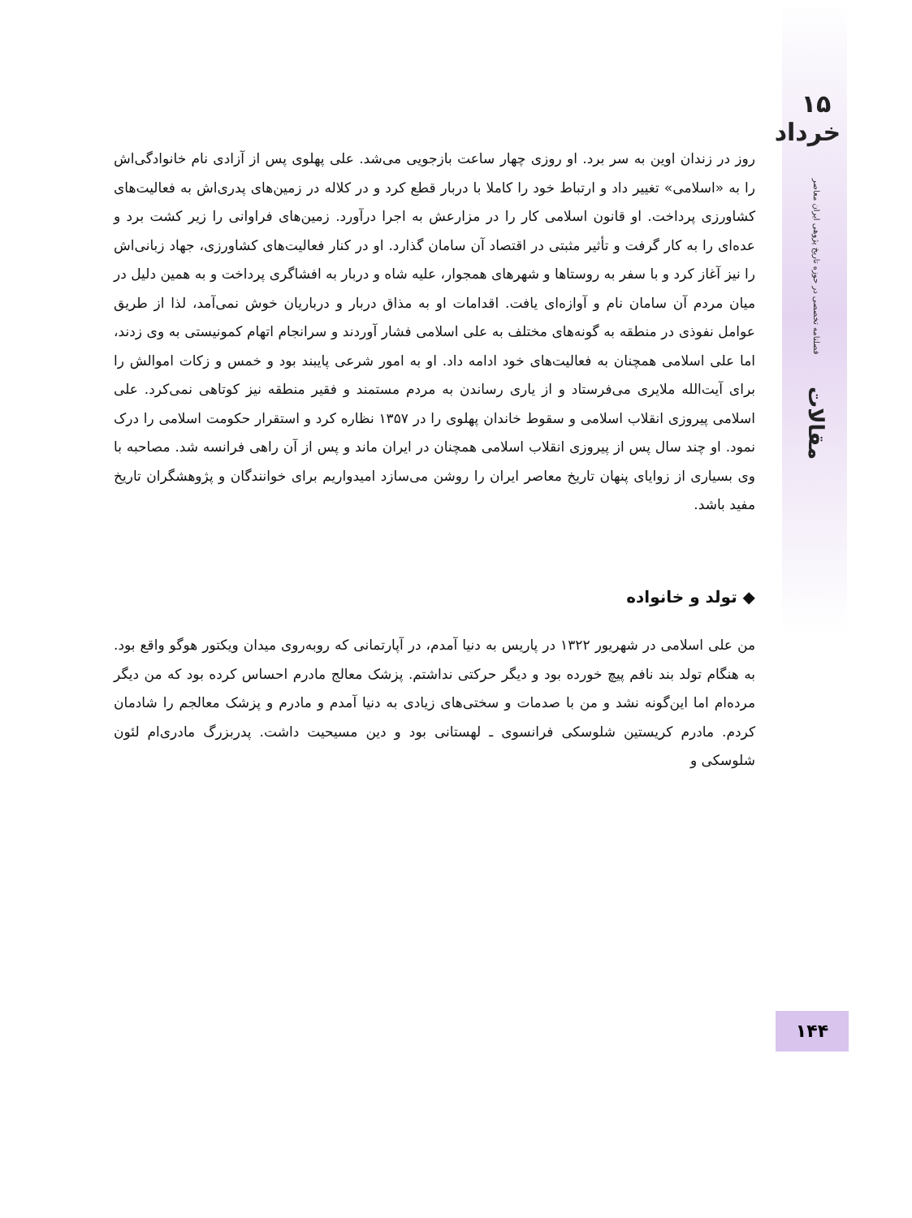۱۵ خرداد
فصلنامه تخصصی در حوزه تاریخ پژوهی ایران معاصر
مقالات
روز در زندان اوین به سر برد. او روزی چهار ساعت بازجویی می‌شد. علی پهلوی پس از آزادی نام خانوادگی‌اش را به «اسلامی» تغییر داد و ارتباط خود را کاملا با دربار قطع کرد و در کلاله در زمین‌های پدری‌اش به فعالیت‌های کشاورزی پرداخت. او قانون اسلامی کار را در مزارعش به اجرا درآورد. زمین‌های فراوانی را زیر کشت برد و عده‌ای را به کار گرفت و تأثیر مثبتی در اقتصاد آن سامان گذارد. او در کنار فعالیت‌های کشاورزی، جهاد زبانی‌اش را نیز آغاز کرد و با سفر به روستاها و شهرهای همجوار، علیه شاه و دربار به افشاگری پرداخت و به همین دلیل در میان مردم آن سامان نام و آوازه‌ای یافت. اقدامات او به مذاق دربار و درباریان خوش نمی‌آمد، لذا از طریق عوامل نفوذی در منطقه به گونه‌های مختلف به علی اسلامی فشار آوردند و سرانجام اتهام کمونیستی به وی زدند، اما علی اسلامی همچنان به فعالیت‌های خود ادامه داد. او به امور شرعی پایبند بود و خمس و زکات اموالش را برای آیت‌الله ملایری می‌فرستاد و از یاری رساندن به مردم مستمند و فقیر منطقه نیز کوتاهی نمی‌کرد. علی اسلامی پیروزی انقلاب اسلامی و سقوط خاندان پهلوی را در ۱۳۵۷ نظاره کرد و استقرار حکومت اسلامی را درک نمود. او چند سال پس از پیروزی انقلاب اسلامی همچنان در ایران ماند و پس از آن راهی فرانسه شد. مصاحبه با وی بسیاری از زوایای پنهان تاریخ معاصر ایران را روشن می‌سازد امیدواریم برای خوانندگان و پژوهشگران تاریخ مفید باشد.
◆ تولد و خانواده
من علی اسلامی در شهریور ۱۳۲۲ در پاریس به دنیا آمدم، در آپارتمانی که روبه‌روی میدان ویکتور هوگو واقع بود. به هنگام تولد بند نافم پیچ خورده بود و دیگر حرکتی نداشتم. پزشک معالج مادرم احساس کرده بود که من دیگر مرده‌ام اما این‌گونه نشد و من با صدمات و سختی‌های زیادی به دنیا آمدم و مادرم و پزشک معالجم را شادمان کردم. مادرم کریستین شلوسکی فرانسوی ـ لهستانی بود و دین مسیحیت داشت. پدربزرگ مادری‌ام لئون شلوسکی و
۱۴۴